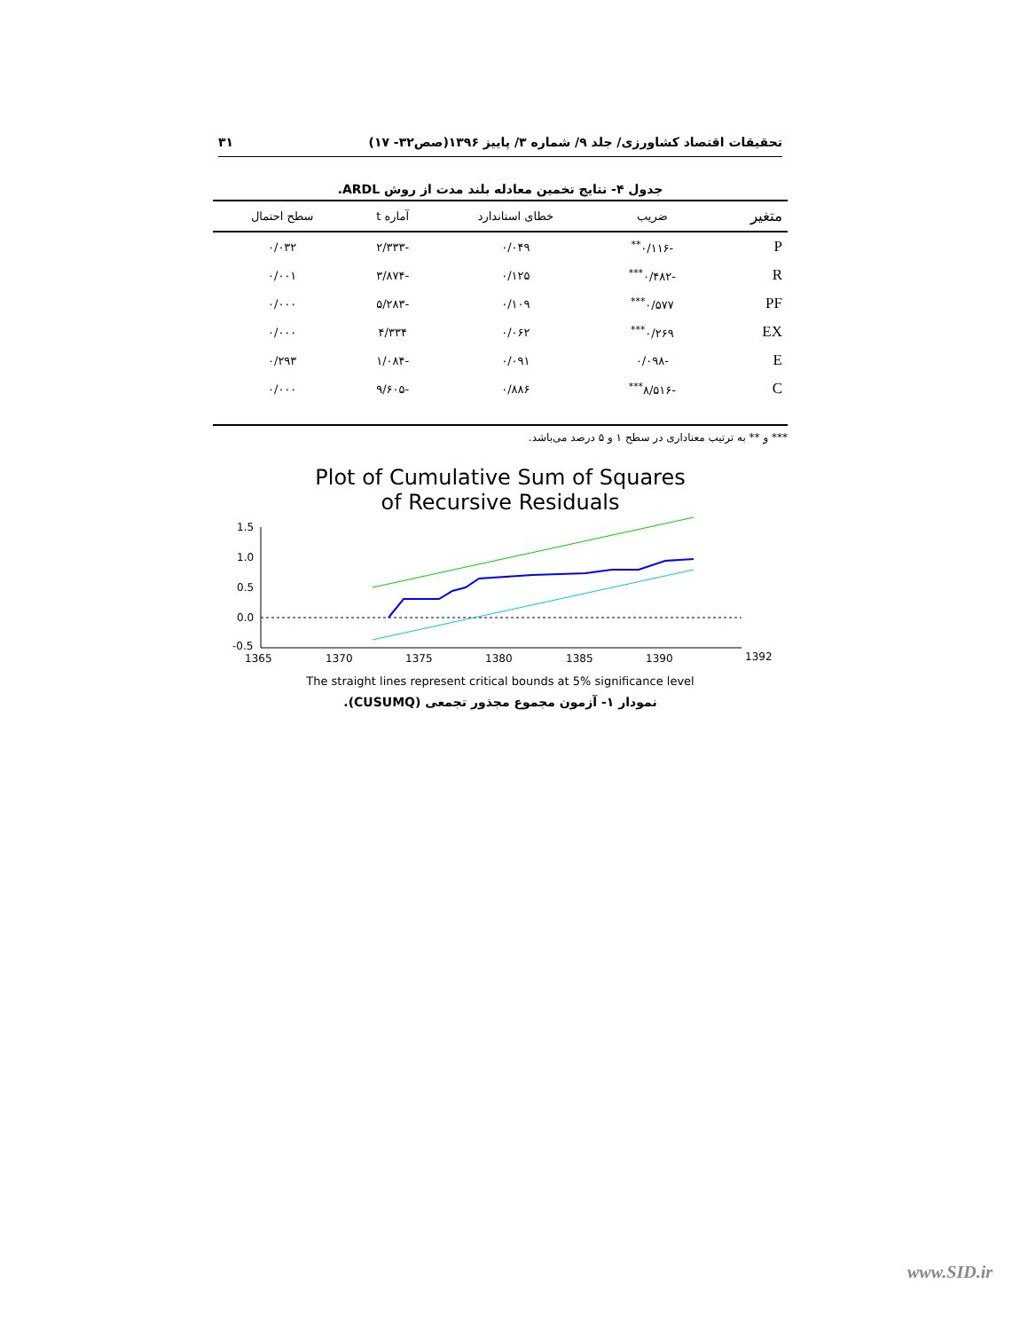تحقیقات اقتصاد کشاورزی/ جلد ۹/ شماره ۳/ پاییز ۱۳۹۶(صص۳۲- ۱۷) ۳۱
جدول ۴- نتایج تخمین معادله بلند مدت از روش ARDL.
| متغیر | ضریب | خطای استاندارد | آماره t | سطح احتمال |
| --- | --- | --- | --- | --- |
| P | -۰/۱۱۶<sup>**</sup> | ۰/۰۴۹ | -۲/۳۳۳ | ۰/۰۳۲ |
| R | -۰/۴۸۲<sup>***</sup> | ۰/۱۲۵ | -۳/۸۷۴ | ۰/۰۰۱ |
| PF | ۰/۵۷۷<sup>***</sup> | ۰/۱۰۹ | -۵/۲۸۳ | ۰/۰۰۰ |
| EX | ۰/۲۶۹<sup>***</sup> | ۰/۰۶۲ | ۴/۳۳۴ | ۰/۰۰۰ |
| E | -۰/۰۹۸ | ۰/۰۹۱ | -۱/۰۸۴ | ۰/۲۹۳ |
| C | -۸/۵۱۶<sup>***</sup> | ۰/۸۸۶ | -۹/۶۰۵ | ۰/۰۰۰ |
*** و ** به ترتیب معناداری در سطح ۱ و ۵ درصد می‌باشد.
Plot of Cumulative Sum of Squares
of Recursive Residuals
1.5
1.0
0.5
0.0
-0.5
1365
1370
1375
1380
1385
1390
1392
The straight lines represent critical bounds at 5% significance level
نمودار ۱- آزمون مجموع مجذور تجمعی (CUSUMQ).
www.SID.ir